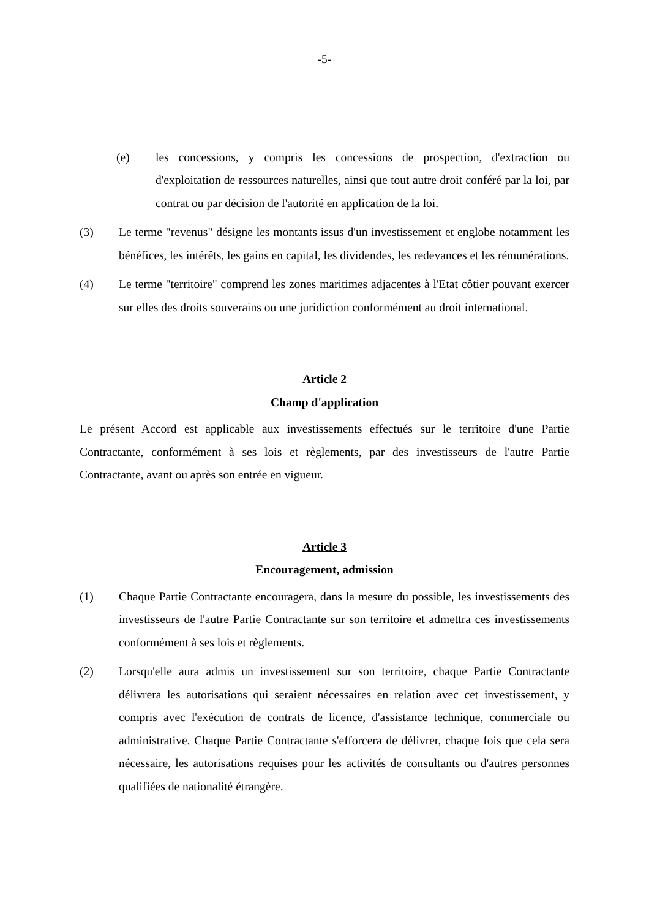-5-
(e) les concessions, y compris les concessions de prospection, d'extraction ou d'exploitation de ressources naturelles, ainsi que tout autre droit conféré par la loi, par contrat ou par décision de l'autorité en application de la loi.
(3) Le terme "revenus" désigne les montants issus d'un investissement et englobe notamment les bénéfices, les intérêts, les gains en capital, les dividendes, les redevances et les rémunérations.
(4) Le terme "territoire" comprend les zones maritimes adjacentes à l'Etat côtier pouvant exercer sur elles des droits souverains ou une juridiction conformément au droit international.
Article 2
Champ d'application
Le présent Accord est applicable aux investissements effectués sur le territoire d'une Partie Contractante, conformément à ses lois et règlements, par des investisseurs de l'autre Partie Contractante, avant ou après son entrée en vigueur.
Article 3
Encouragement, admission
(1) Chaque Partie Contractante encouragera, dans la mesure du possible, les investissements des investisseurs de l'autre Partie Contractante sur son territoire et admettra ces investissements conformément à ses lois et règlements.
(2) Lorsqu'elle aura admis un investissement sur son territoire, chaque Partie Contractante délivrera les autorisations qui seraient nécessaires en relation avec cet investissement, y compris avec l'exécution de contrats de licence, d'assistance technique, commerciale ou administrative. Chaque Partie Contractante s'efforcera de délivrer, chaque fois que cela sera nécessaire, les autorisations requises pour les activités de consultants ou d'autres personnes qualifiées de nationalité étrangère.